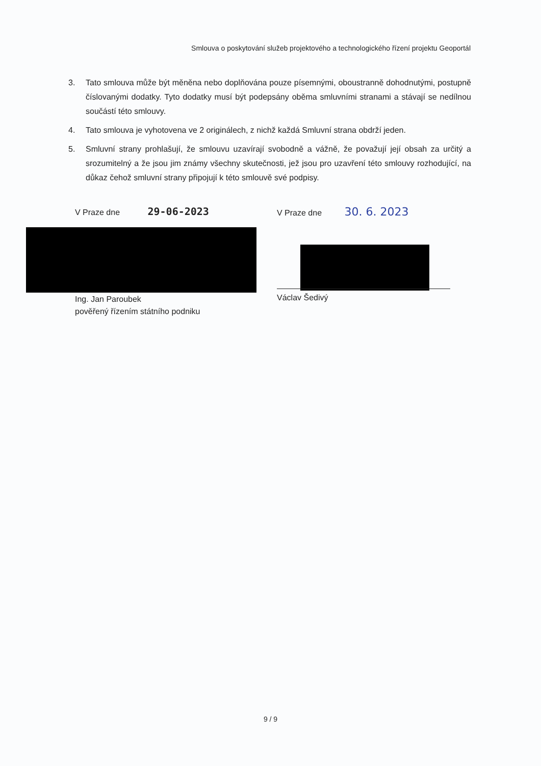Smlouva o poskytování služeb projektového a technologického řízení projektu Geoportál
3. Tato smlouva může být měněna nebo doplňována pouze písemnými, oboustranně dohodnutými, postupně číslovanými dodatky. Tyto dodatky musí být podepsány oběma smluvními stranami a stávají se nedílnou součástí této smlouvy.
4. Tato smlouva je vyhotovena ve 2 originálech, z nichž každá Smluvní strana obdrží jeden.
5. Smluvní strany prohlašují, že smlouvu uzavírají svobodně a vážně, že považují její obsah za určitý a srozumitelný a že jsou jim známy všechny skutečnosti, jež jsou pro uzavření této smlouvy rozhodující, na důkaz čehož smluvní strany připojují k této smlouvě své podpisy.
V Praze dne 29-06-2023 V Praze dne 30. 6. 2023
Ing. Jan Paroubek
pověřený řízením státního podniku
Václav Šedivý
9 / 9